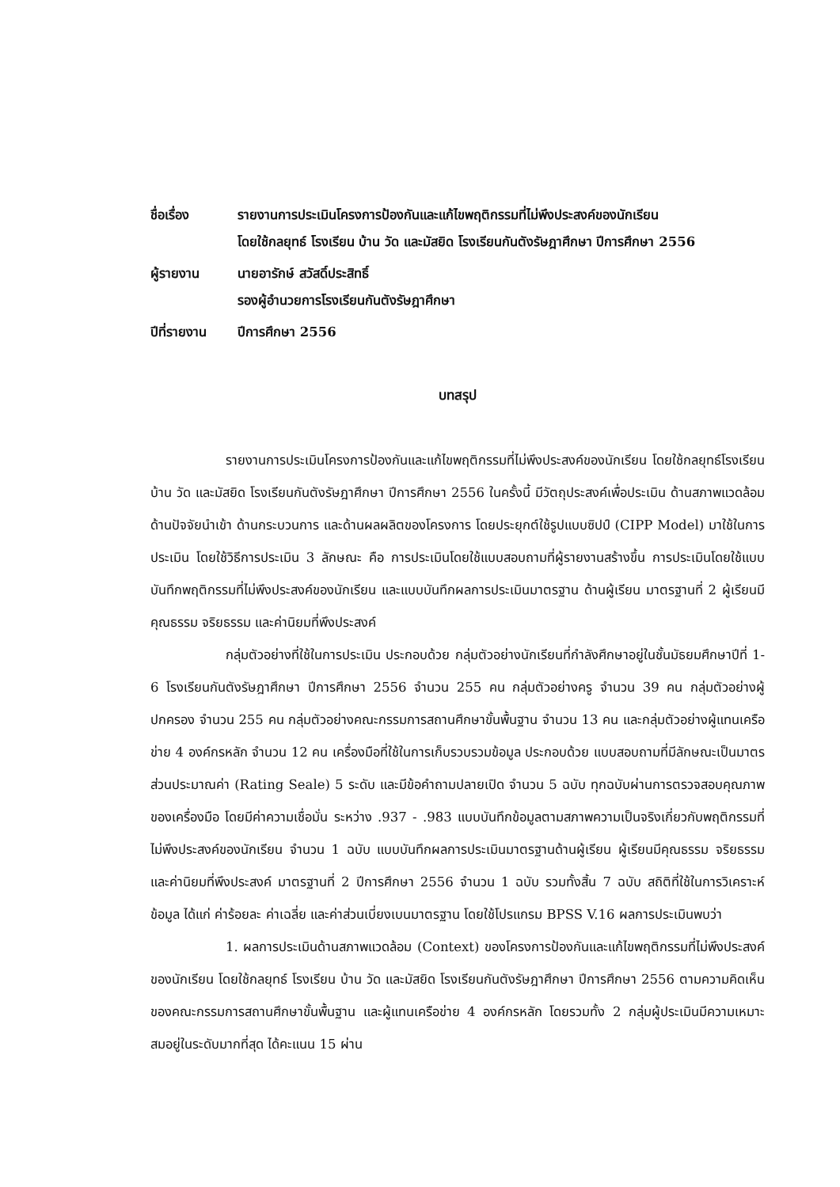ชื่อเรื่อง รายงานการประเมินโครงการป้องกันและแก้ไขพฤติกรรมที่ไม่พึงประสงค์ของนักเรียน
โดยใช้กลยุทธ์ โรงเรียน บ้าน วัด และมัสยิด โรงเรียนกันตังรัษฎาศึกษา ปีการศึกษา 2556
ผู้รายงาน นายอารักษ์ สวัสดิ์ประสิทธิ์
รองผู้อำนวยการโรงเรียนกันตังรัษฎาศึกษา
ปีที่รายงาน ปีการศึกษา 2556
บทสรุป
รายงานการประเมินโครงการป้องกันและแก้ไขพฤติกรรมที่ไม่พึงประสงค์ของนักเรียน โดยใช้กลยุทธ์โรงเรียน บ้าน วัด และมัสยิด โรงเรียนกันตังรัษฎาศึกษา ปีการศึกษา 2556 ในครั้งนี้ มีวัตถุประสงค์เพื่อประเมิน ด้านสภาพแวดล้อม ด้านปัจจัยนำเข้า ด้านกระบวนการ และด้านผลผลิตของโครงการ โดยประยุกต์ใช้รูปแบบซิปป์ (CIPP Model) มาใช้ในการประเมิน โดยใช้วิธีการประเมิน 3 ลักษณะ คือ การประเมินโดยใช้แบบสอบถามที่ผู้รายงานสร้างขึ้น การประเมินโดยใช้แบบบันทึกพฤติกรรมที่ไม่พึงประสงค์ของนักเรียน และแบบบันทึกผลการประเมินมาตรฐาน ด้านผู้เรียน มาตรฐานที่ 2 ผู้เรียนมีคุณธรรม จริยธรรม และค่านิยมที่พึงประสงค์
กลุ่มตัวอย่างที่ใช้ในการประเมิน ประกอบด้วย กลุ่มตัวอย่างนักเรียนที่กำลังศึกษาอยู่ในชั้นมัธยมศึกษาปีที่ 1- 6 โรงเรียนกันตังรัษฎาศึกษา ปีการศึกษา 2556 จำนวน 255 คน กลุ่มตัวอย่างครู จำนวน 39 คน กลุ่มตัวอย่างผู้ปกครอง จำนวน 255 คน กลุ่มตัวอย่างคณะกรรมการสถานศึกษาขั้นพื้นฐาน จำนวน 13 คน และกลุ่มตัวอย่างผู้แทนเครือข่าย 4 องค์กรหลัก จำนวน 12 คน เครื่องมือที่ใช้ในการเก็บรวบรวมข้อมูล ประกอบด้วย แบบสอบถามที่มีลักษณะเป็นมาตรส่วนประมาณค่า (Rating Seale) 5 ระดับ และมีข้อคำถามปลายเปิด จำนวน 5 ฉบับ ทุกฉบับผ่านการตรวจสอบคุณภาพของเครื่องมือ โดยมีค่าความเชื่อมั่น ระหว่าง .937 - .983 แบบบันทึกข้อมูลตามสภาพความเป็นจริงเกี่ยวกับพฤติกรรมที่ไม่พึงประสงค์ของนักเรียน จำนวน 1 ฉบับ แบบบันทึกผลการประเมินมาตรฐานด้านผู้เรียน ผู้เรียนมีคุณธรรม จริยธรรม และค่านิยมที่พึงประสงค์ มาตรฐานที่ 2 ปีการศึกษา 2556 จำนวน 1 ฉบับ รวมทั้งสิ้น 7 ฉบับ สถิติที่ใช้ในการวิเคราะห์ข้อมูล ได้แก่ ค่าร้อยละ ค่าเฉลี่ย และค่าส่วนเบี่ยงเบนมาตรฐาน โดยใช้โปรแกรม BPSS V.16 ผลการประเมินพบว่า
1. ผลการประเมินด้านสภาพแวดล้อม (Context) ของโครงการป้องกันและแก้ไขพฤติกรรมที่ไม่พึงประสงค์ของนักเรียน โดยใช้กลยุทธ์ โรงเรียน บ้าน วัด และมัสยิด โรงเรียนกันตังรัษฎาศึกษา ปีการศึกษา 2556 ตามความคิดเห็นของคณะกรรมการสถานศึกษาขั้นพื้นฐาน และผู้แทนเครือข่าย 4 องค์กรหลัก โดยรวมทั้ง 2 กลุ่มผู้ประเมินมีความเหมาะสมอยู่ในระดับมากที่สุด ได้คะแนน 15 ผ่าน